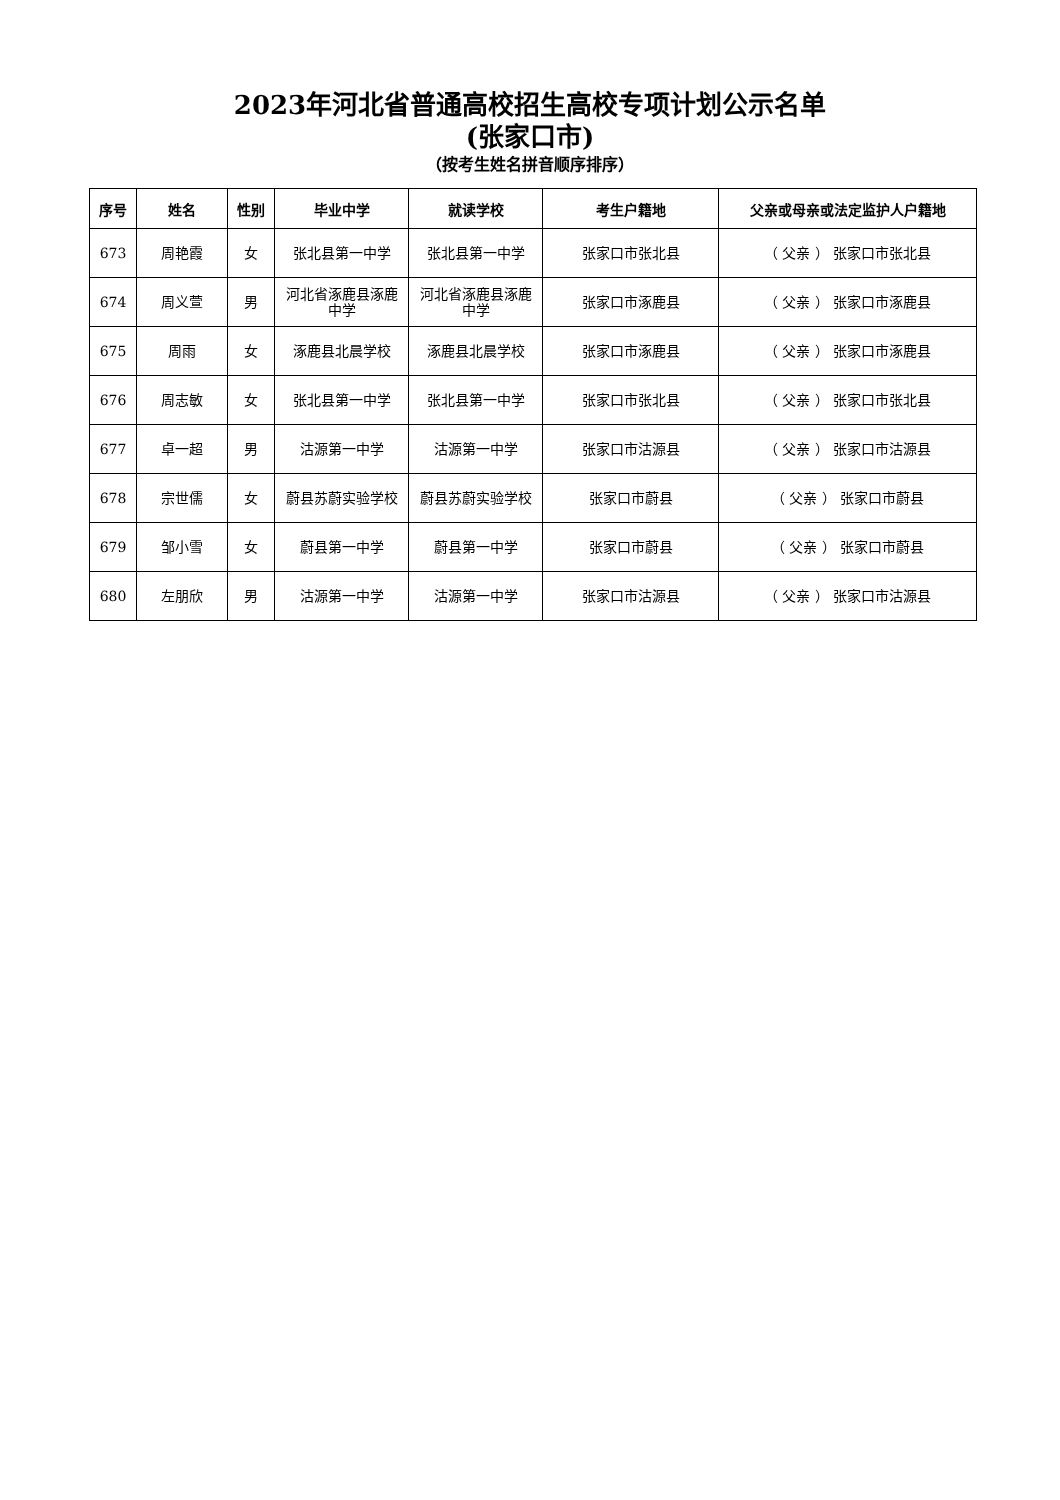2023年河北省普通高校招生高校专项计划公示名单
(张家口市)
（按考生姓名拼音顺序排序）
| 序号 | 姓名 | 性别 | 毕业中学 | 就读学校 | 考生户籍地 | 父亲或母亲或法定监护人户籍地 |
| --- | --- | --- | --- | --- | --- | --- |
| 673 | 周艳霞 | 女 | 张北县第一中学 | 张北县第一中学 | 张家口市张北县 | （ 父亲 ） 张家口市张北县 |
| 674 | 周义萱 | 男 | 河北省涿鹿县涿鹿中学 | 河北省涿鹿县涿鹿中学 | 张家口市涿鹿县 | （ 父亲 ） 张家口市涿鹿县 |
| 675 | 周雨 | 女 | 涿鹿县北晨学校 | 涿鹿县北晨学校 | 张家口市涿鹿县 | （ 父亲 ） 张家口市涿鹿县 |
| 676 | 周志敏 | 女 | 张北县第一中学 | 张北县第一中学 | 张家口市张北县 | （ 父亲 ） 张家口市张北县 |
| 677 | 卓一超 | 男 | 沽源第一中学 | 沽源第一中学 | 张家口市沽源县 | （ 父亲 ） 张家口市沽源县 |
| 678 | 宗世儒 | 女 | 蔚县苏蔚实验学校 | 蔚县苏蔚实验学校 | 张家口市蔚县 | （ 父亲 ） 张家口市蔚县 |
| 679 | 邹小雪 | 女 | 蔚县第一中学 | 蔚县第一中学 | 张家口市蔚县 | （ 父亲 ） 张家口市蔚县 |
| 680 | 左朋欣 | 男 | 沽源第一中学 | 沽源第一中学 | 张家口市沽源县 | （ 父亲 ） 张家口市沽源县 |